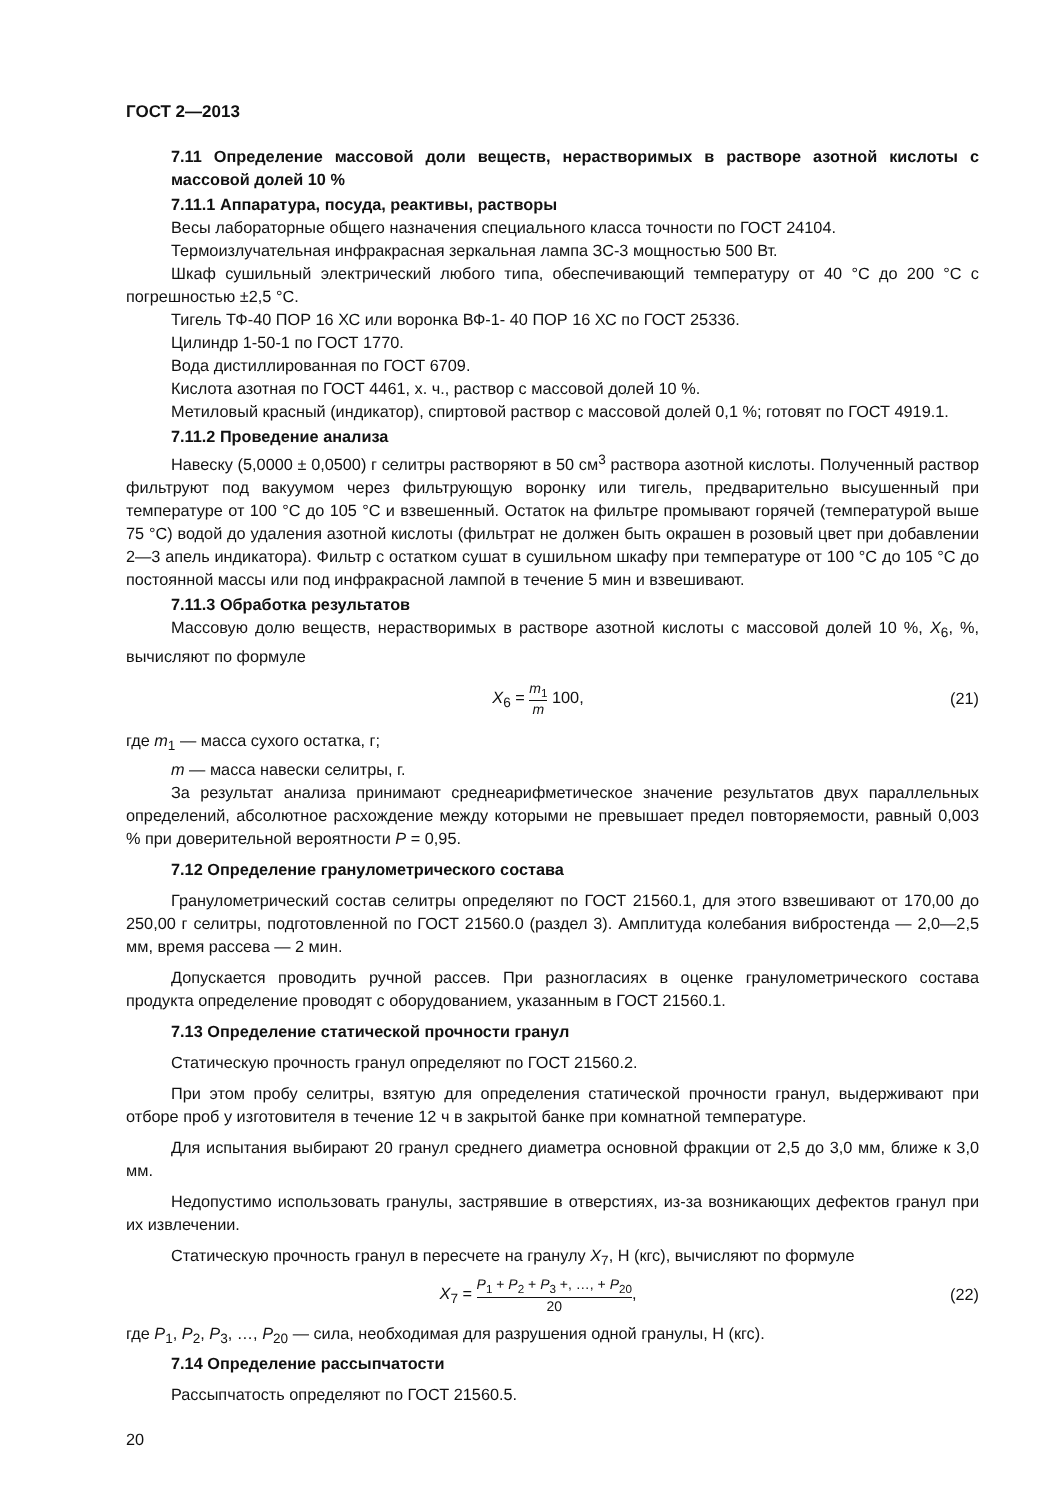ГОСТ 2—2013
7.11 Определение массовой доли веществ, нерастворимых в растворе азотной кислоты с массовой долей 10 %
7.11.1 Аппаратура, посуда, реактивы, растворы
Весы лабораторные общего назначения специального класса точности по ГОСТ 24104.
Термоизлучательная инфракрасная зеркальная лампа ЗС-3 мощностью 500 Вт.
Шкаф сушильный электрический любого типа, обеспечивающий температуру от 40 °С до 200 °С с погрешностью ±2,5 °С.
Тигель ТФ-40 ПОР 16 ХС или воронка ВФ-1- 40 ПОР 16 ХС по ГОСТ 25336.
Цилиндр 1-50-1 по ГОСТ 1770.
Вода дистиллированная по ГОСТ 6709.
Кислота азотная по ГОСТ 4461, х. ч., раствор с массовой долей 10 %.
Метиловый красный (индикатор), спиртовой раствор с массовой долей 0,1 %; готовят по ГОСТ 4919.1.
7.11.2 Проведение анализа
Навеску (5,0000 ± 0,0500) г селитры растворяют в 50 см<sup>3</sup> раствора азотной кислоты. Полученный раствор фильтруют под вакуумом через фильтрующую воронку или тигель, предварительно высушенный при температуре от 100 °С до 105 °С и взвешенный. Остаток на фильтре промывают горячей (температурой выше 75 °С) водой до удаления азотной кислоты (фильтрат не должен быть окрашен в розовый цвет при добавлении 2—3 апель индикатора). Фильтр с остатком сушат в сушильном шкафу при температуре от 100 °С до 105 °С до постоянной массы или под инфракрасной лампой в течение 5 мин и взвешивают.
7.11.3 Обработка результатов
Массовую долю веществ, нерастворимых в растворе азотной кислоты с массовой долей 10 %, X<sub>6</sub>, %, вычисляют по формуле
X<sub>6</sub> = m<sub>1</sub> m 100, (21)
где m<sub>1</sub> — масса сухого остатка, г;
m — масса навески селитры, г.
За результат анализа принимают среднеарифметическое значение результатов двух параллельных определений, абсолютное расхождение между которыми не превышает предел повторяемости, равный 0,003 % при доверительной вероятности P = 0,95.
7.12 Определение гранулометрического состава
Гранулометрический состав селитры определяют по ГОСТ 21560.1, для этого взвешивают от 170,00 до 250,00 г селитры, подготовленной по ГОСТ 21560.0 (раздел 3). Амплитуда колебания вибростенда — 2,0—2,5 мм, время рассева — 2 мин.
Допускается проводить ручной рассев. При разногласиях в оценке гранулометрического состава продукта определение проводят с оборудованием, указанным в ГОСТ 21560.1.
7.13 Определение статической прочности гранул
Статическую прочность гранул определяют по ГОСТ 21560.2.
При этом пробу селитры, взятую для определения статической прочности гранул, выдерживают при отборе проб у изготовителя в течение 12 ч в закрытой банке при комнатной температуре.
Для испытания выбирают 20 гранул среднего диаметра основной фракции от 2,5 до 3,0 мм, ближе к 3,0 мм.
Недопустимо использовать гранулы, застрявшие в отверстиях, из-за возникающих дефектов гранул при их извлечении.
Статическую прочность гранул в пересчете на гранулу X<sub>7</sub>, Н (кгс), вычисляют по формуле
X<sub>7</sub> = P<sub>1</sub> + P<sub>2</sub> + P<sub>3</sub> +, …, + P<sub>20</sub> 20,
(22)
где P<sub>1</sub>, P<sub>2</sub>, P<sub>3</sub>, …, P<sub>20</sub> — сила, необходимая для разрушения одной гранулы, Н (кгс).
7.14 Определение рассыпчатости
Рассыпчатость определяют по ГОСТ 21560.5.
20